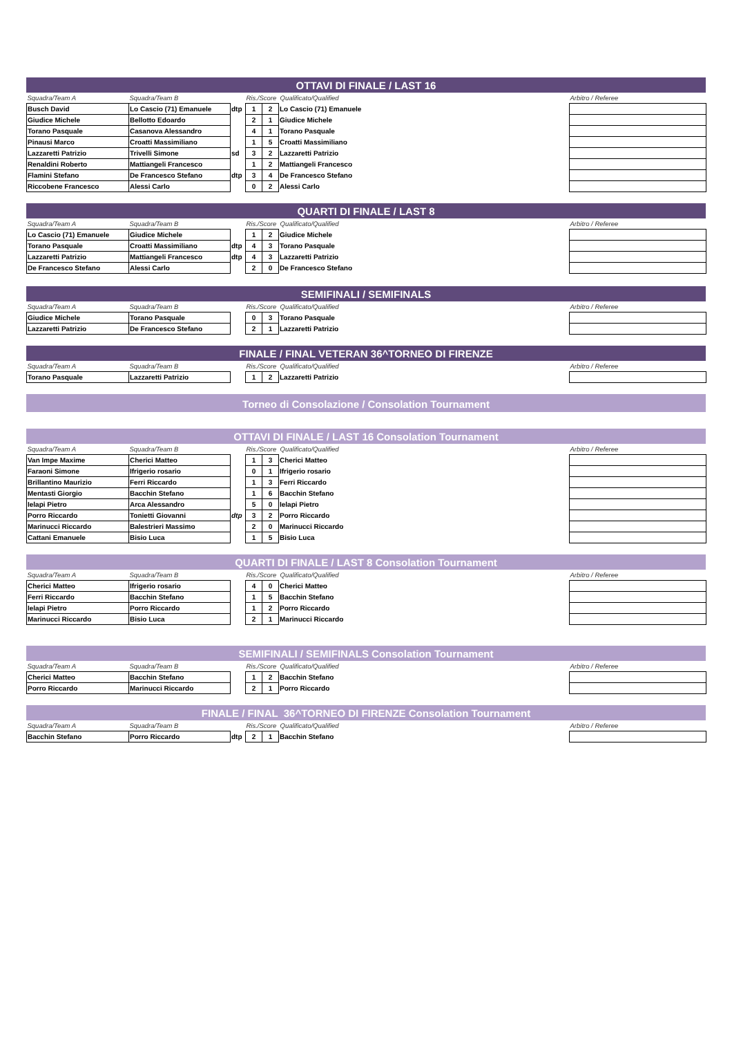OTTAVI DI FINALE / LAST 16
| Squadra/Team A | Squadra/Team B | | Ris./Score Qualificato/Qualified | | | | Arbitro / Referee |
| Busch David | Lo Cascio (71) Emanuele | dtp | 1 | 2 | Lo Cascio (71) Emanuele | | |
| Giudice Michele | Bellotto Edoardo | | 2 | 1 | Giudice Michele | | |
| Torano Pasquale | Casanova Alessandro | | 4 | 1 | Torano Pasquale | | |
| Pinausi Marco | Croatti Massimiliano | | 1 | 5 | Croatti Massimiliano | | |
| Lazzaretti Patrizio | Trivelli Simone | sd | 3 | 2 | Lazzaretti Patrizio | | |
| Renaldini Roberto | Mattiangeli Francesco | | 1 | 2 | Mattiangeli Francesco | | |
| Flamini Stefano | De Francesco Stefano | dtp | 3 | 4 | De Francesco Stefano | | |
| Riccobene Francesco | Alessi Carlo | | 0 | 2 | Alessi Carlo | | |
QUARTI DI FINALE / LAST 8
| Squadra/Team A | Squadra/Team B | | Ris./Score Qualificato/Qualified | | | | Arbitro / Referee |
| Lo Cascio (71) Emanuele | Giudice Michele | | 1 | 2 | Giudice Michele | | |
| Torano Pasquale | Croatti Massimiliano | dtp | 4 | 3 | Torano Pasquale | | |
| Lazzaretti Patrizio | Mattiangeli Francesco | dtp | 4 | 3 | Lazzaretti Patrizio | | |
| De Francesco Stefano | Alessi Carlo | | 2 | 0 | De Francesco Stefano | | |
SEMIFINALI / SEMIFINALS
| Squadra/Team A | Squadra/Team B | | Ris./Score Qualificato/Qualified | | | | Arbitro / Referee |
| Giudice Michele | Torano Pasquale | | 0 | 3 | Torano Pasquale | | |
| Lazzaretti Patrizio | De Francesco Stefano | | 2 | 1 | Lazzaretti Patrizio | | |
FINALE / FINAL VETERAN 36^TORNEO DI FIRENZE
| Squadra/Team A | Squadra/Team B | | Ris./Score Qualificato/Qualified | | | | Arbitro / Referee |
| Torano Pasquale | Lazzaretti Patrizio | | 1 | 2 | Lazzaretti Patrizio | | |
Torneo di Consolazione / Consolation Tournament
OTTAVI DI FINALE / LAST 16 Consolation Tournament
| Squadra/Team A | Squadra/Team B | | Ris./Score Qualificato/Qualified | | | | Arbitro / Referee |
| Van Impe Maxime | Cherici Matteo | | 1 | 3 | Cherici Matteo | | |
| Faraoni Simone | Ifrigerio rosario | | 0 | 1 | Ifrigerio rosario | | |
| Brillantino Maurizio | Ferri Riccardo | | 1 | 3 | Ferri Riccardo | | |
| Mentasti Giorgio | Bacchin Stefano | | 1 | 6 | Bacchin Stefano | | |
| Ielapi Pietro | Arca Alessandro | | 5 | 0 | Ielapi Pietro | | |
| Porro Riccardo | Tonietti Giovanni | dtp | 3 | 2 | Porro Riccardo | | |
| Marinucci Riccardo | Balestrieri Massimo | | 2 | 0 | Marinucci Riccardo | | |
| Cattani Emanuele | Bisio Luca | | 1 | 5 | Bisio Luca | | |
QUARTI DI FINALE / LAST 8 Consolation Tournament
| Squadra/Team A | Squadra/Team B | | Ris./Score Qualificato/Qualified | | | | Arbitro / Referee |
| Cherici Matteo | Ifrigerio rosario | | 4 | 0 | Cherici Matteo | | |
| Ferri Riccardo | Bacchin Stefano | | 1 | 5 | Bacchin Stefano | | |
| Ielapi Pietro | Porro Riccardo | | 1 | 2 | Porro Riccardo | | |
| Marinucci Riccardo | Bisio Luca | | 2 | 1 | Marinucci Riccardo | | |
SEMIFINALI / SEMIFINALS Consolation Tournament
| Squadra/Team A | Squadra/Team B | | Ris./Score Qualificato/Qualified | | | | Arbitro / Referee |
| Cherici Matteo | Bacchin Stefano | | 1 | 2 | Bacchin Stefano | | |
| Porro Riccardo | Marinucci Riccardo | | 2 | 1 | Porro Riccardo | | |
FINALE / FINAL 36^TORNEO DI FIRENZE Consolation Tournament
| Squadra/Team A | Squadra/Team B | | Ris./Score Qualificato/Qualified | | | | Arbitro / Referee |
| Bacchin Stefano | Porro Riccardo | dtp | 2 | 1 | Bacchin Stefano | | |